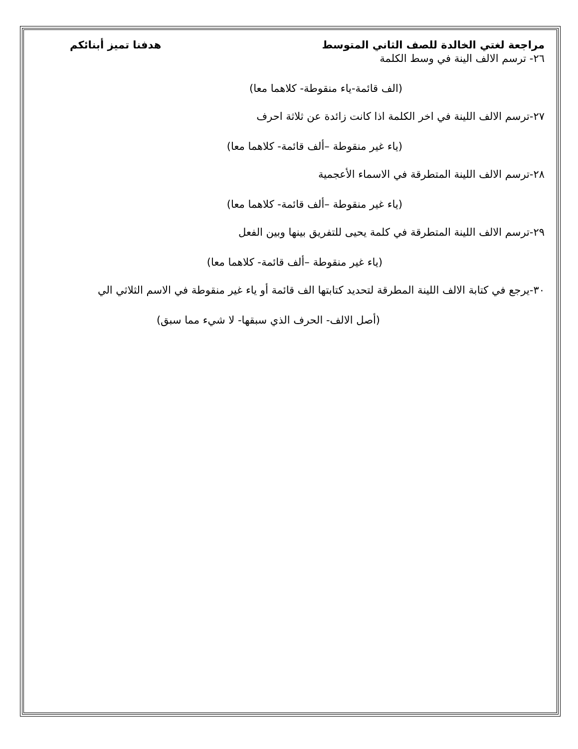مراجعة لغتي الخالدة للصف الثاني المتوسط هدفنا تميز أبنائكم
٢٦- ترسم الالف الينة في وسط الكلمة
(الف قائمة-ياء منقوطة- كلاهما معا)
٢٧-ترسم الالف اللينة في اخر الكلمة اذا كانت زائدة عن ثلاثة احرف
(ياء غير منقوطة –ألف قائمة- كلاهما معا)
٢٨-ترسم الالف اللينة المتطرقة في الاسماء الأعجمية
(ياء غير منقوطة –ألف قائمة- كلاهما معا)
٢٩-ترسم الالف اللينة المتطرقة في كلمة يحيى للتفريق بينها وبين الفعل
(ياء غير منقوطة –ألف قائمة- كلاهما معا)
٣٠-يرجع في كتابة الالف اللينة المطرقة لتحديد كتابتها الف قائمة أو ياء غير منقوطة في الاسم الثلاثي الي
(أصل الالف- الحرف الذي سبقها- لا شيء مما سبق)